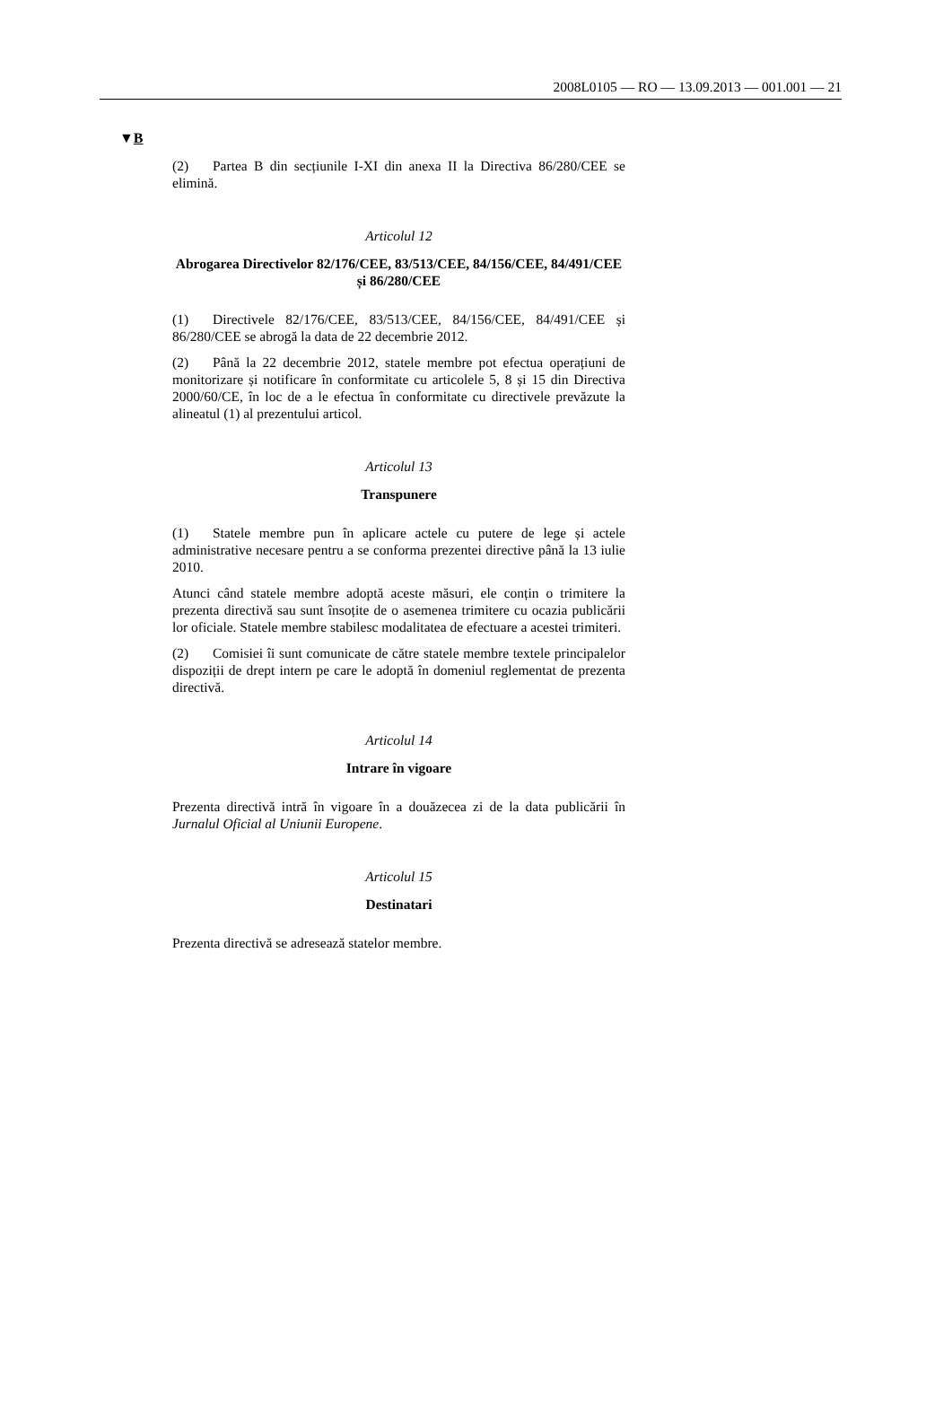2008L0105 — RO — 13.09.2013 — 001.001 — 21
▼B
(2) Partea B din secțiunile I-XI din anexa II la Directiva 86/280/CEE se elimină.
Articolul 12
Abrogarea Directivelor 82/176/CEE, 83/513/CEE, 84/156/CEE, 84/491/CEE și 86/280/CEE
(1) Directivele 82/176/CEE, 83/513/CEE, 84/156/CEE, 84/491/CEE și 86/280/CEE se abrogă la data de 22 decembrie 2012.
(2) Până la 22 decembrie 2012, statele membre pot efectua operațiuni de monitorizare și notificare în conformitate cu articolele 5, 8 și 15 din Directiva 2000/60/CE, în loc de a le efectua în conformitate cu directivele prevăzute la alineatul (1) al prezentului articol.
Articolul 13
Transpunere
(1) Statele membre pun în aplicare actele cu putere de lege și actele administrative necesare pentru a se conforma prezentei directive până la 13 iulie 2010.
Atunci când statele membre adoptă aceste măsuri, ele conțin o trimitere la prezenta directivă sau sunt însoțite de o asemenea trimitere cu ocazia publicării lor oficiale. Statele membre stabilesc modalitatea de efectuare a acestei trimiteri.
(2) Comisiei îi sunt comunicate de către statele membre textele principalelor dispoziții de drept intern pe care le adoptă în domeniul reglementat de prezenta directivă.
Articolul 14
Intrare în vigoare
Prezenta directivă intră în vigoare în a douăzecea zi de la data publicării în Jurnalul Oficial al Uniunii Europene.
Articolul 15
Destinatari
Prezenta directivă se adresează statelor membre.